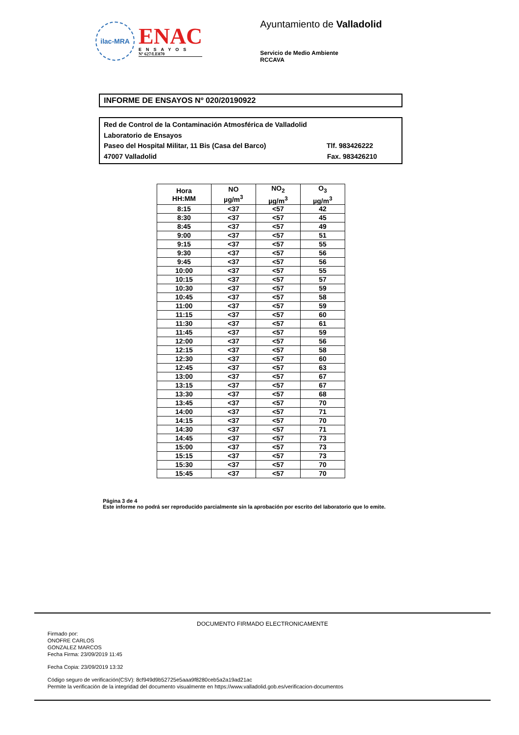ilac-MRA
ENAC
ENSAYOS
Nº 627/LE870
Ayuntamiento de Valladolid
Servicio de Medio Ambiente
RCCAVA
INFORME DE ENSAYOS Nº 020/20190922
Red de Control de la Contaminación Atmosférica de Valladolid
Laboratorio de Ensayos
Paseo del Hospital Militar, 11 Bis (Casa del Barco) Tlf. 983426222
47007 Valladolid Fax. 983426210
| Hora HH:MM | NO µg/m<sup>3</sup> | NO<sub>2</sub> µg/m<sup>3</sup> | O<sub>3</sub> µg/m<sup>3</sup> |
| --- | --- | --- | --- |
| 8:15 | <37 | <57 | 42 |
| 8:30 | <37 | <57 | 45 |
| 8:45 | <37 | <57 | 49 |
| 9:00 | <37 | <57 | 51 |
| 9:15 | <37 | <57 | 55 |
| 9:30 | <37 | <57 | 56 |
| 9:45 | <37 | <57 | 56 |
| 10:00 | <37 | <57 | 55 |
| 10:15 | <37 | <57 | 57 |
| 10:30 | <37 | <57 | 59 |
| 10:45 | <37 | <57 | 58 |
| 11:00 | <37 | <57 | 59 |
| 11:15 | <37 | <57 | 60 |
| 11:30 | <37 | <57 | 61 |
| 11:45 | <37 | <57 | 59 |
| 12:00 | <37 | <57 | 56 |
| 12:15 | <37 | <57 | 58 |
| 12:30 | <37 | <57 | 60 |
| 12:45 | <37 | <57 | 63 |
| 13:00 | <37 | <57 | 67 |
| 13:15 | <37 | <57 | 67 |
| 13:30 | <37 | <57 | 68 |
| 13:45 | <37 | <57 | 70 |
| 14:00 | <37 | <57 | 71 |
| 14:15 | <37 | <57 | 70 |
| 14:30 | <37 | <57 | 71 |
| 14:45 | <37 | <57 | 73 |
| 15:00 | <37 | <57 | 73 |
| 15:15 | <37 | <57 | 73 |
| 15:30 | <37 | <57 | 70 |
| 15:45 | <37 | <57 | 70 |
Página 3 de 4
Este informe no podrá ser reproducido parcialmente sin la aprobación por escrito del laboratorio que lo emite.
DOCUMENTO FIRMADO ELECTRONICAMENTE
Firmado por:
ONOFRE CARLOS
GONZALEZ MARCOS
Fecha Firma: 23/09/2019 11:45
Fecha Copia: 23/09/2019 13:32
Código seguro de verificación(CSV): 8cf949d9b52725e5aaa9f8280ceb5a2a19ad21ac
Permite la verificación de la integridad del documento visualmente en https://www.valladolid.gob.es/verificacion-documentos